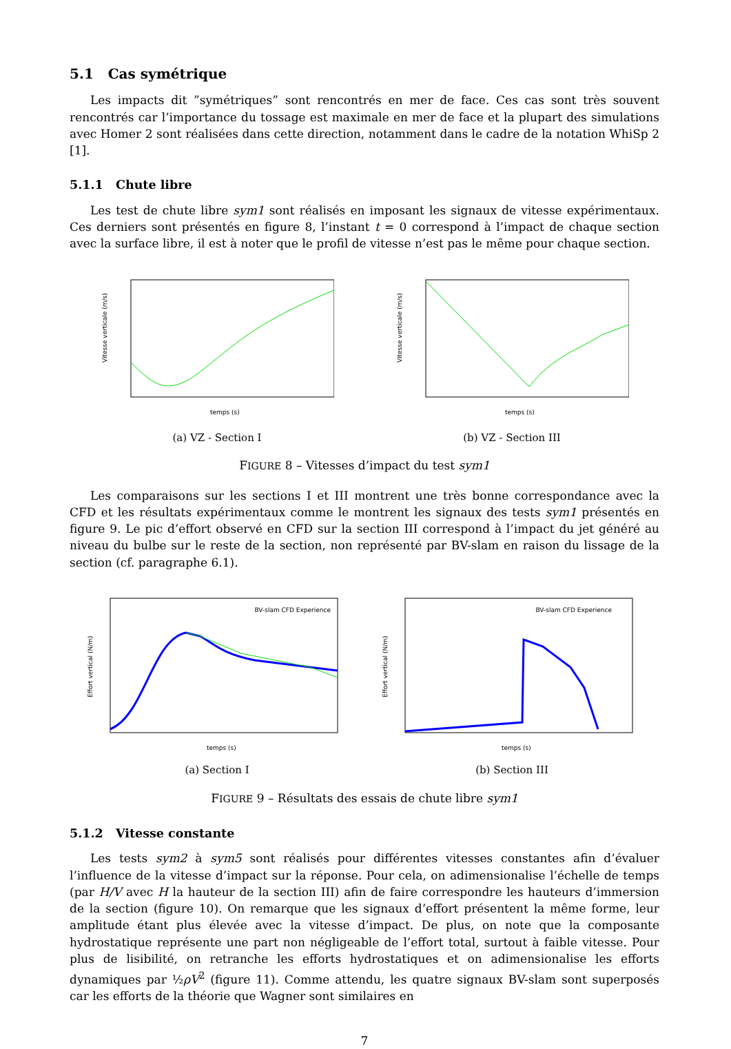5.1 Cas symétrique
Les impacts dit ”symétriques” sont rencontrés en mer de face. Ces cas sont très souvent rencontrés car l’importance du tossage est maximale en mer de face et la plupart des simulations avec Homer 2 sont réalisées dans cette direction, notamment dans le cadre de la notation WhiSp 2 [1].
5.1.1 Chute libre
Les test de chute libre sym1 sont réalisés en imposant les signaux de vitesse expérimentaux. Ces derniers sont présentés en figure 8, l’instant t = 0 correspond à l’impact de chaque section avec la surface libre, il est à noter que le profil de vitesse n’est pas le même pour chaque section.
Vitesse verticale (m/s)
temps (s)
(a) VZ - Section I
Vitesse verticale (m/s)
temps (s)
(b) VZ - Section III
FIGURE 8 – Vitesses d’impact du test sym1
Les comparaisons sur les sections I et III montrent une très bonne correspondance avec la CFD et les résultats expérimentaux comme le montrent les signaux des tests sym1 présentés en figure 9. Le pic d’effort observé en CFD sur la section III correspond à l’impact du jet généré au niveau du bulbe sur le reste de la section, non représenté par BV-slam en raison du lissage de la section (cf. paragraphe 6.1).
BV-slam CFD Experience
Effort vertical (N/m)
temps (s)
(a) Section I
BV-slam CFD Experience
Effort vertical (N/m)
temps (s)
(b) Section III
FIGURE 9 – Résultats des essais de chute libre sym1
5.1.2 Vitesse constante
Les tests sym2 à sym5 sont réalisés pour différentes vitesses constantes afin d’évaluer l’influence de la vitesse d’impact sur la réponse. Pour cela, on adimensionalise l’échelle de temps (par H/V avec H la hauteur de la section III) afin de faire correspondre les hauteurs d’immersion de la section (figure 10). On remarque que les signaux d’effort présentent la même forme, leur amplitude étant plus élevée avec la vitesse d’impact. De plus, on note que la composante hydrostatique représente une part non négligeable de l’effort total, surtout à faible vitesse. Pour plus de lisibilité, on retranche les efforts hydrostatiques et on adimensionalise les efforts dynamiques par ½ρV<sup>2</sup> (figure 11). Comme attendu, les quatre signaux BV-slam sont superposés car les efforts de la théorie que Wagner sont similaires en
7